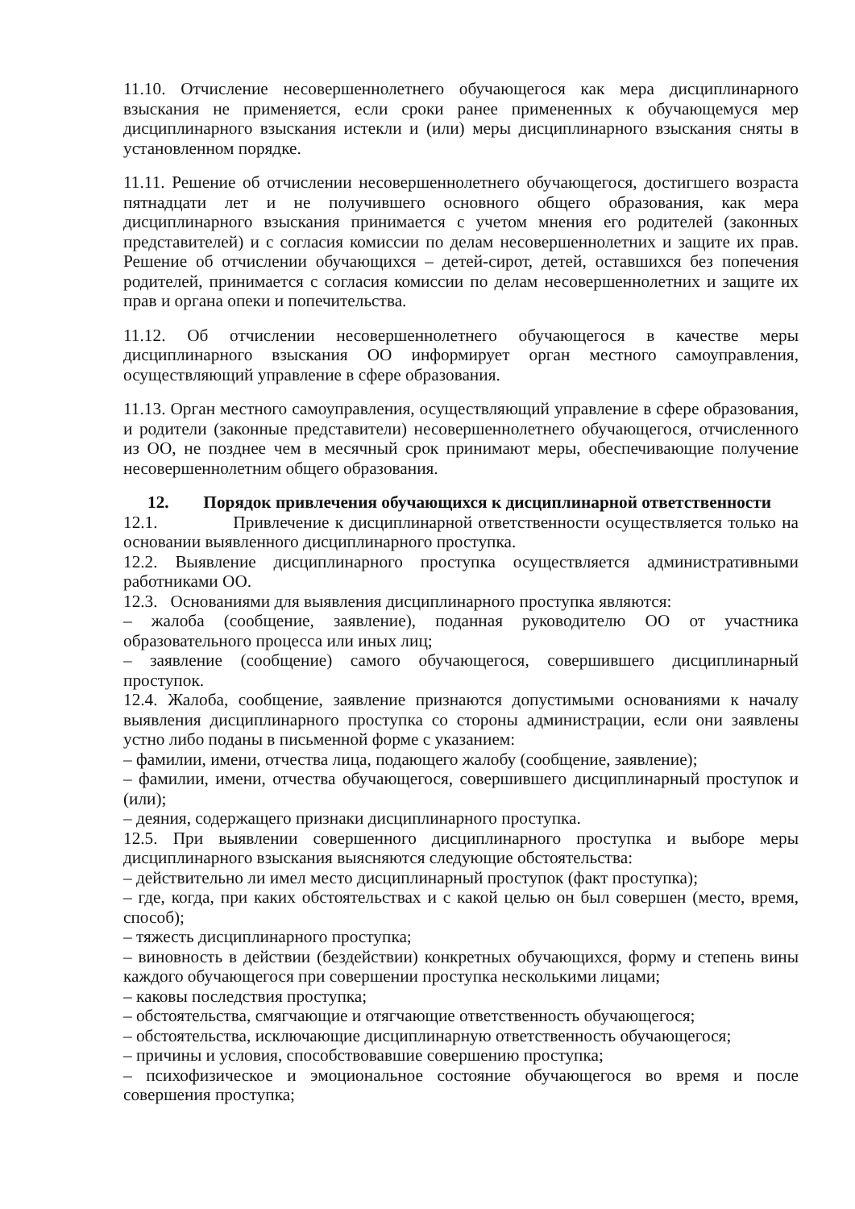11.10. Отчисление несовершеннолетнего обучающегося как мера дисциплинарного взыскания не применяется, если сроки ранее примененных к обучающемуся мер дисциплинарного взыскания истекли и (или) меры дисциплинарного взыскания сняты в установленном порядке.
11.11. Решение об отчислении несовершеннолетнего обучающегося, достигшего возраста пятнадцати лет и не получившего основного общего образования, как мера дисциплинарного взыскания принимается с учетом мнения его родителей (законных представителей) и с согласия комиссии по делам несовершеннолетних и защите их прав. Решение об отчислении обучающихся – детей-сирот, детей, оставшихся без попечения родителей, принимается с согласия комиссии по делам несовершеннолетних и защите их прав и органа опеки и попечительства.
11.12. Об отчислении несовершеннолетнего обучающегося в качестве меры дисциплинарного взыскания ОО информирует орган местного самоуправления, осуществляющий управление в сфере образования.
11.13. Орган местного самоуправления, осуществляющий управление в сфере образования, и родители (законные представители) несовершеннолетнего обучающегося, отчисленного из ОО, не позднее чем в месячный срок принимают меры, обеспечивающие получение несовершеннолетним общего образования.
12. Порядок привлечения обучающихся к дисциплинарной ответственности
12.1. Привлечение к дисциплинарной ответственности осуществляется только на основании выявленного дисциплинарного проступка.
12.2. Выявление дисциплинарного проступка осуществляется административными работниками ОО.
12.3. Основаниями для выявления дисциплинарного проступка являются:
– жалоба (сообщение, заявление), поданная руководителю ОО от участника образовательного процесса или иных лиц;
– заявление (сообщение) самого обучающегося, совершившего дисциплинарный проступок.
12.4. Жалоба, сообщение, заявление признаются допустимыми основаниями к началу выявления дисциплинарного проступка со стороны администрации, если они заявлены устно либо поданы в письменной форме с указанием:
– фамилии, имени, отчества лица, подающего жалобу (сообщение, заявление);
– фамилии, имени, отчества обучающегося, совершившего дисциплинарный проступок и (или);
– деяния, содержащего признаки дисциплинарного проступка.
12.5. При выявлении совершенного дисциплинарного проступка и выборе меры дисциплинарного взыскания выясняются следующие обстоятельства:
– действительно ли имел место дисциплинарный проступок (факт проступка);
– где, когда, при каких обстоятельствах и с какой целью он был совершен (место, время, способ);
– тяжесть дисциплинарного проступка;
– виновность в действии (бездействии) конкретных обучающихся, форму и степень вины каждого обучающегося при совершении проступка несколькими лицами;
– каковы последствия проступка;
– обстоятельства, смягчающие и отягчающие ответственность обучающегося;
– обстоятельства, исключающие дисциплинарную ответственность обучающегося;
– причины и условия, способствовавшие совершению проступка;
– психофизическое и эмоциональное состояние обучающегося во время и после совершения проступка;